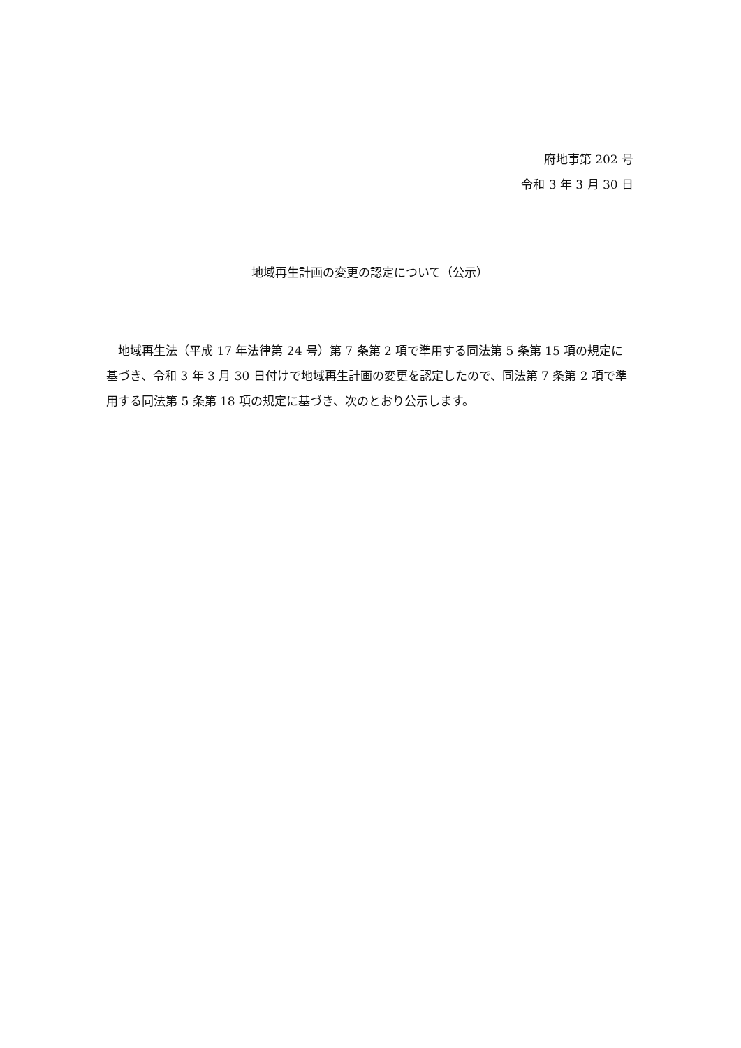府地事第 202 号
令和 3 年 3 月 30 日
地域再生計画の変更の認定について（公示）
地域再生法（平成 17 年法律第 24 号）第 7 条第 2 項で準用する同法第 5 条第 15 項の規定に基づき、令和 3 年 3 月 30 日付けで地域再生計画の変更を認定したので、同法第 7 条第 2 項で準用する同法第 5 条第 18 項の規定に基づき、次のとおり公示します。